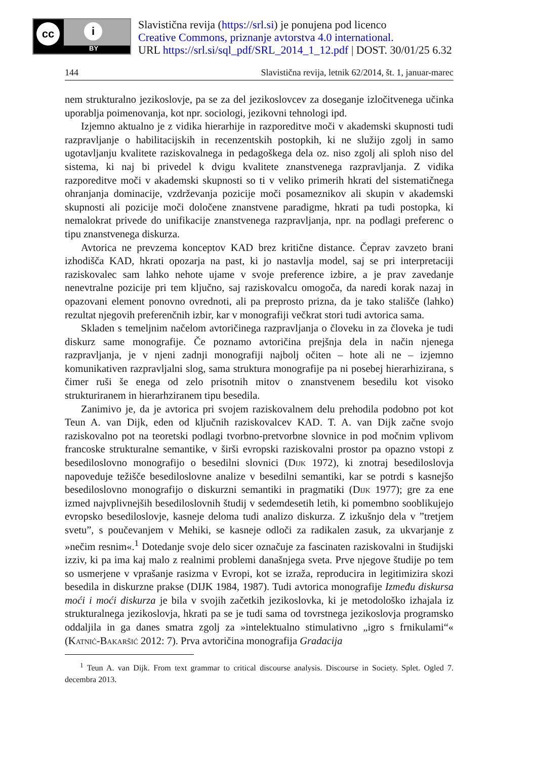cc i
BY
Slavistična revija (https://srl.si) je ponujena pod licenco
Creative Commons, priznanje avtorstva 4.0 international.
URL https://srl.si/sql_pdf/SRL_2014_1_12.pdf | DOST. 30/01/25 6.32
144 Slavistična revija, letnik 62/2014, št. 1, januar-marec
nem strukturalno jezikoslovje, pa se za del jezikoslovcev za doseganje izločitvenega učinka uporablja poimenovanja, kot npr. sociologi, jezikovni tehnologi ipd.
Izjemno aktualno je z vidika hierarhije in razporeditve moči v akademski skupnosti tudi razpravljanje o habilitacijskih in recenzentskih postopkih, ki ne služijo zgolj in samo ugotavljanju kvalitete raziskovalnega in pedagoškega dela oz. niso zgolj ali sploh niso del sistema, ki naj bi privedel k dvigu kvalitete znanstvenega razpravljanja. Z vidika razporeditve moči v akademski skupnosti so ti v veliko primerih hkrati del sistematičnega ohranjanja dominacije, vzdrževanja pozicije moči posameznikov ali skupin v akademski skupnosti ali pozicije moči določene znanstvene paradigme, hkrati pa tudi postopka, ki nemalokrat privede do unifikacije znanstvenega razpravljanja, npr. na podlagi preferenc o tipu znanstvenega diskurza.
Avtorica ne prevzema konceptov KAD brez kritične distance. Čeprav zavzeto brani izhodišča KAD, hkrati opozarja na past, ki jo nastavlja model, saj se pri interpretaciji raziskovalec sam lahko nehote ujame v svoje preference izbire, a je prav zavedanje nenevtralne pozicije pri tem ključno, saj raziskovalcu omogoča, da naredi korak nazaj in opazovani element ponovno ovrednoti, ali pa preprosto prizna, da je tako stališče (lahko) rezultat njegovih preferenčnih izbir, kar v monografiji večkrat stori tudi avtorica sama.
Skladen s temeljnim načelom avtoričinega razpravljanja o človeku in za človeka je tudi diskurz same monografije. Če poznamo avtoričina prejšnja dela in način njenega razpravljanja, je v njeni zadnji monografiji najbolj očiten – hote ali ne – izjemno komunikativen razpravljalni slog, sama struktura monografije pa ni posebej hierarhizirana, s čimer ruši še enega od zelo prisotnih mitov o znanstvenem besedilu kot visoko strukturiranem in hierarhziranem tipu besedila.
Zanimivo je, da je avtorica pri svojem raziskovalnem delu prehodila podobno pot kot Teun A. van Dijk, eden od ključnih raziskovalcev KAD. T. A. van Dijk začne svojo raziskovalno pot na teoretski podlagi tvorbno-pretvorbne slovnice in pod močnim vplivom francoske strukturalne semantike, v širši evropski raziskovalni prostor pa opazno vstopi z besediloslovno monografijo o besedilni slovnici (Dijk 1972), ki znotraj besediloslovja napoveduje težišče besediloslovne analize v besedilni semantiki, kar se potrdi s kasnejšo besediloslovno monografijo o diskurzni semantiki in pragmatiki (Dijk 1977); gre za ene izmed najvplivnejših besediloslovnih študij v sedemdesetih letih, ki pomembno sooblikujejo evropsko besediloslovje, kasneje deloma tudi analizo diskurza. Z izkušnjo dela v ”tretjem svetu”, s poučevanjem v Mehiki, se kasneje odloči za radikalen zasuk, za ukvarjanje z »nečim resnim«.<sup>1</sup> Dotedanje svoje delo sicer označuje za fascinaten raziskovalni in študijski izziv, ki pa ima kaj malo z realnimi problemi današnjega sveta. Prve njegove študije po tem so usmerjene v vprašanje rasizma v Evropi, kot se izraža, reproducira in legitimizira skozi besedila in diskurzne prakse (DIJK 1984, 1987). Tudi avtorica monografije Između diskursa moći i moći diskurza je bila v svojih začetkih jezikoslovka, ki je metodološko izhajala iz strukturalnega jezikoslovja, hkrati pa se je tudi sama od tovrstnega jezikoslovja programsko oddaljila in ga danes smatra zgolj za »intelektualno stimulativno „igro s frnikulami“« (Katnić-Bakaršić 2012: 7). Prva avtoričina monografija Gradacija
<sup>1</sup> Teun A. van Dijk. From text grammar to critical discourse analysis. Discourse in Society. Splet. Ogled 7. decembra 2013.